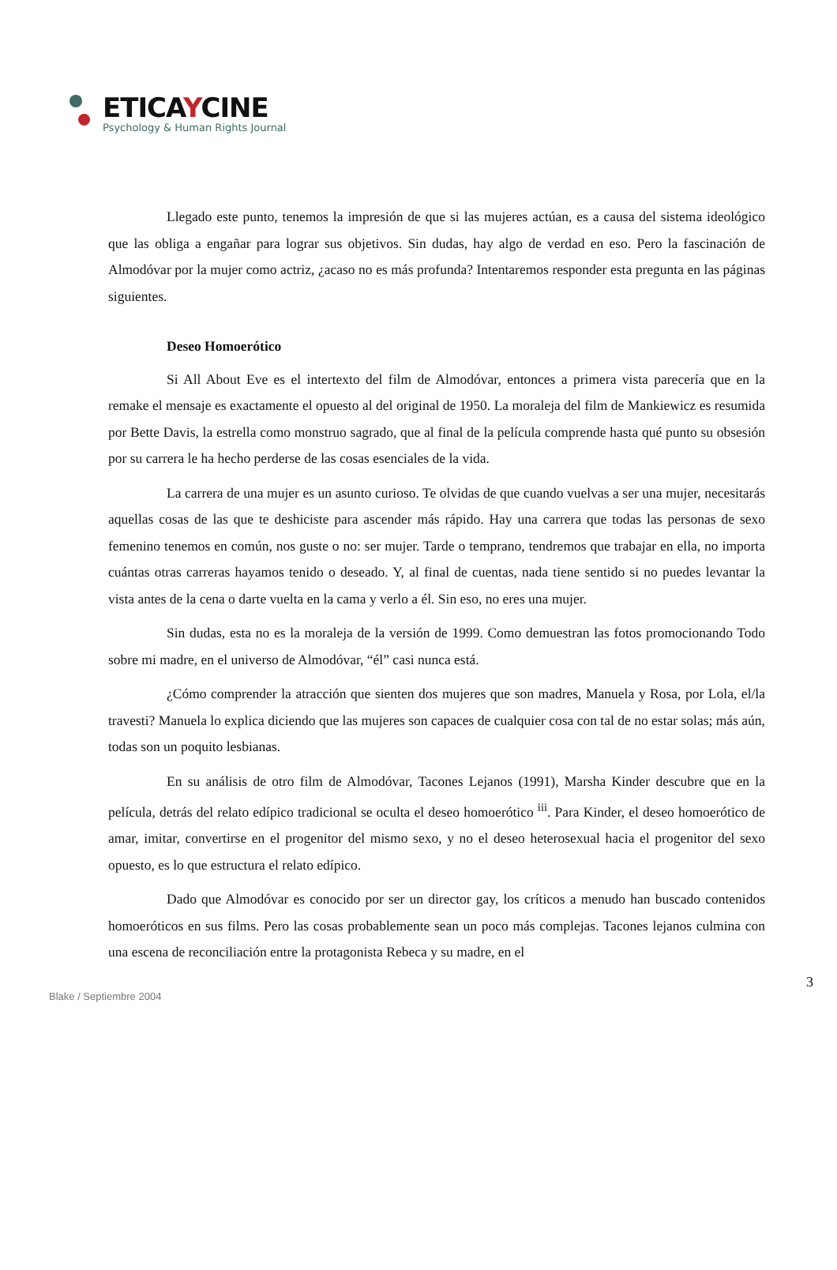ETICAYCINE
Psychology & Human Rights Journal
Llegado este punto, tenemos la impresión de que si las mujeres actúan, es a causa del sistema ideológico que las obliga a engañar para lograr sus objetivos. Sin dudas, hay algo de verdad en eso. Pero la fascinación de Almodóvar por la mujer como actriz, ¿acaso no es más profunda? Intentaremos responder esta pregunta en las páginas siguientes.
Deseo Homoerótico
Si All About Eve es el intertexto del film de Almodóvar, entonces a primera vista parecería que en la remake el mensaje es exactamente el opuesto al del original de 1950. La moraleja del film de Mankiewicz es resumida por Bette Davis, la estrella como monstruo sagrado, que al final de la película comprende hasta qué punto su obsesión por su carrera le ha hecho perderse de las cosas esenciales de la vida.
La carrera de una mujer es un asunto curioso. Te olvidas de que cuando vuelvas a ser una mujer, necesitarás aquellas cosas de las que te deshiciste para ascender más rápido. Hay una carrera que todas las personas de sexo femenino tenemos en común, nos guste o no: ser mujer. Tarde o temprano, tendremos que trabajar en ella, no importa cuántas otras carreras hayamos tenido o deseado. Y, al final de cuentas, nada tiene sentido si no puedes levantar la vista antes de la cena o darte vuelta en la cama y verlo a él. Sin eso, no eres una mujer.
Sin dudas, esta no es la moraleja de la versión de 1999. Como demuestran las fotos promocionando Todo sobre mi madre, en el universo de Almodóvar, “él” casi nunca está.
¿Cómo comprender la atracción que sienten dos mujeres que son madres, Manuela y Rosa, por Lola, el/la travesti? Manuela lo explica diciendo que las mujeres son capaces de cualquier cosa con tal de no estar solas; más aún, todas son un poquito lesbianas.
En su análisis de otro film de Almodóvar, Tacones Lejanos (1991), Marsha Kinder descubre que en la película, detrás del relato edípico tradicional se oculta el deseo homoerótico <sup>iii</sup>. Para Kinder, el deseo homoerótico de amar, imitar, convertirse en el progenitor del mismo sexo, y no el deseo heterosexual hacia el progenitor del sexo opuesto, es lo que estructura el relato edípico.
Dado que Almodóvar es conocido por ser un director gay, los críticos a menudo han buscado contenidos homoeróticos en sus films. Pero las cosas probablemente sean un poco más complejas. Tacones lejanos culmina con una escena de reconciliación entre la protagonista Rebeca y su madre, en el
3
Blake / Septiembre 2004